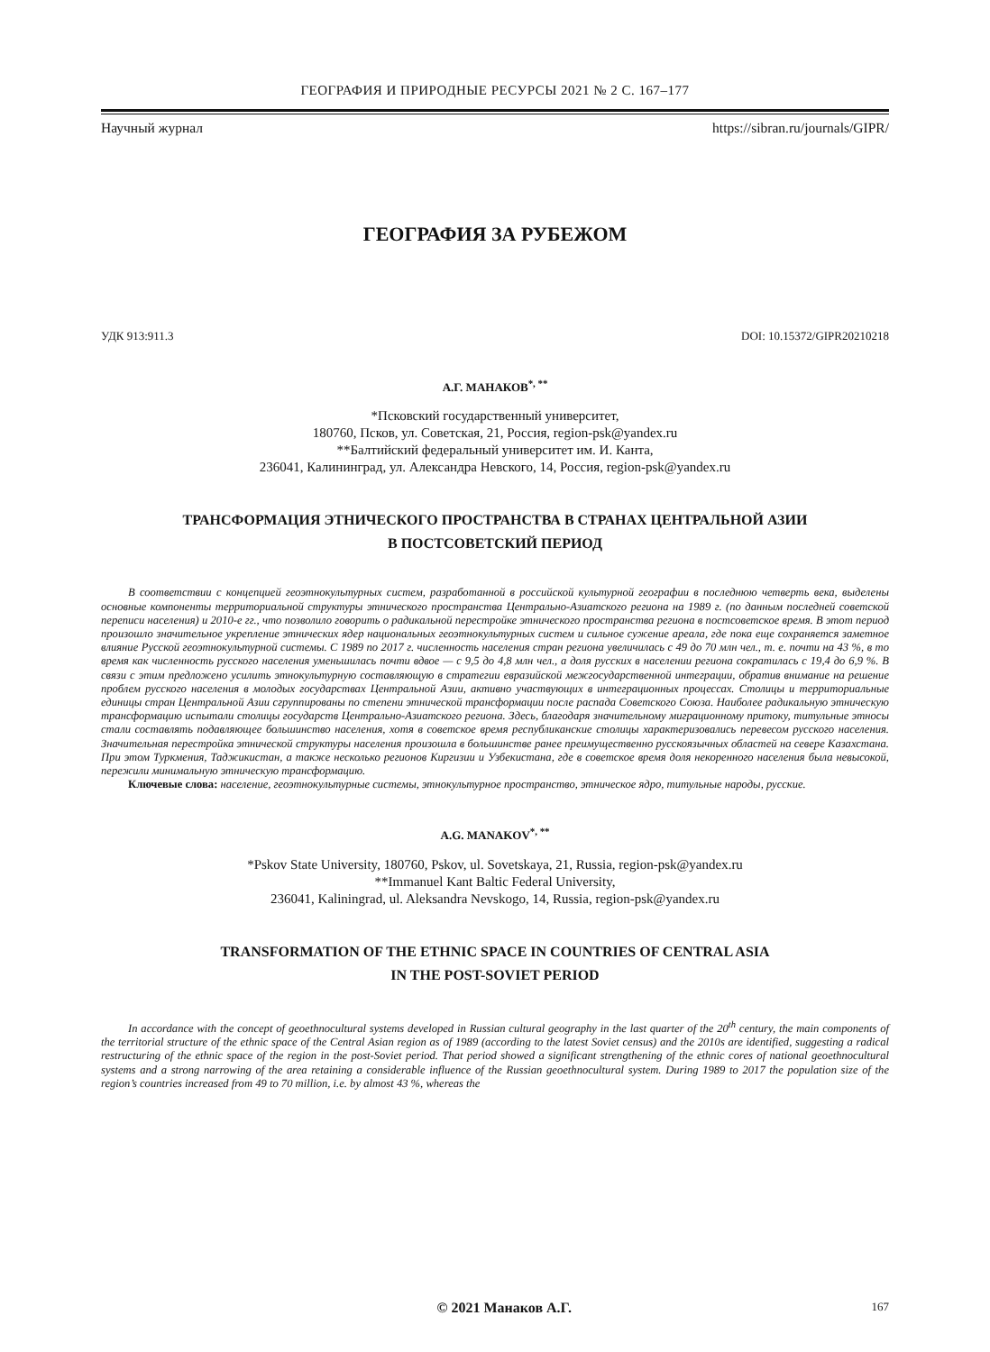ГЕОГРАФИЯ И ПРИРОДНЫЕ РЕСУРСЫ 2021 № 2 С. 167–177
Научный журнал https://sibran.ru/journals/GIPR/
ГЕОГРАФИЯ ЗА РУБЕЖОМ
УДК 913:911.3 DOI: 10.15372/GIPR20210218
А.Г. МАНАКОВ<sup>*, **</sup>
*Псковский государственный университет,
180760, Псков, ул. Советская, 21, Россия, region-psk@yandex.ru
**Балтийский федеральный университет им. И. Канта,
236041, Калининград, ул. Александра Невского, 14, Россия, region-psk@yandex.ru
ТРАНСФОРМАЦИЯ ЭТНИЧЕСКОГО ПРОСТРАНСТВА В СТРАНАХ ЦЕНТРАЛЬНОЙ АЗИИ
В ПОСТСОВЕТСКИЙ ПЕРИОД
В соответствии с концепцией геоэтнокультурных систем, разработанной в российской культурной географии в последнюю четверть века, выделены основные компоненты территориальной структуры этнического пространства Центрально-Азиатского региона на 1989 г. (по данным последней советской переписи населения) и 2010-е гг., что позволило говорить о радикальной перестройке этнического пространства региона в постсоветское время. В этот период произошло значительное укрепление этнических ядер национальных геоэтнокультурных систем и сильное сужение ареала, где пока еще сохраняется заметное влияние Русской геоэтнокультурной системы. С 1989 по 2017 г. численность населения стран региона увеличилась с 49 до 70 млн чел., т. е. почти на 43 %, в то время как численность русского населения уменьшилась почти вдвое — с 9,5 до 4,8 млн чел., а доля русских в населении региона сократилась с 19,4 до 6,9 %. В связи с этим предложено усилить этнокультурную составляющую в стратегии евразийской межгосударственной интеграции, обратив внимание на решение проблем русского населения в молодых государствах Центральной Азии, активно участвующих в интеграционных процессах. Столицы и территориальные единицы стран Центральной Азии сгруппированы по степени этнической трансформации после распада Советского Союза. Наиболее радикальную этническую трансформацию испытали столицы государств Центрально-Азиатского региона. Здесь, благодаря значительному миграционному притоку, титульные этносы стали составлять подавляющее большинство населения, хотя в советское время республиканские столицы характеризовались перевесом русского населения. Значительная перестройка этнической структуры населения произошла в большинстве ранее преимущественно русскоязычных областей на севере Казахстана. При этом Туркмения, Таджикистан, а также несколько регионов Киргизии и Узбекистана, где в советское время доля некоренного населения была невысокой, пережили минимальную этническую трансформацию.
Ключевые слова: население, геоэтнокультурные системы, этнокультурное пространство, этническое ядро, титульные народы, русские.
A.G. MANAKOV<sup>*, **</sup>
*Pskov State University, 180760, Pskov, ul. Sovetskaya, 21, Russia, region-psk@yandex.ru
**Immanuel Kant Baltic Federal University,
236041, Kaliningrad, ul. Aleksandra Nevskogo, 14, Russia, region-psk@yandex.ru
TRANSFORMATION OF THE ETHNIC SPACE IN COUNTRIES OF CENTRAL ASIA
IN THE POST-SOVIET PERIOD
In accordance with the concept of geoethnocultural systems developed in Russian cultural geography in the last quarter of the 20<sup>th</sup> century, the main components of the territorial structure of the ethnic space of the Central Asian region as of 1989 (according to the latest Soviet census) and the 2010s are identified, suggesting a radical restructuring of the ethnic space of the region in the post-Soviet period. That period showed a significant strengthening of the ethnic cores of national geoethnocultural systems and a strong narrowing of the area retaining a considerable influence of the Russian geoethnocultural system. During 1989 to 2017 the population size of the region’s countries increased from 49 to 70 million, i.e. by almost 43 %, whereas the
© 2021 Манаков А.Г. 167